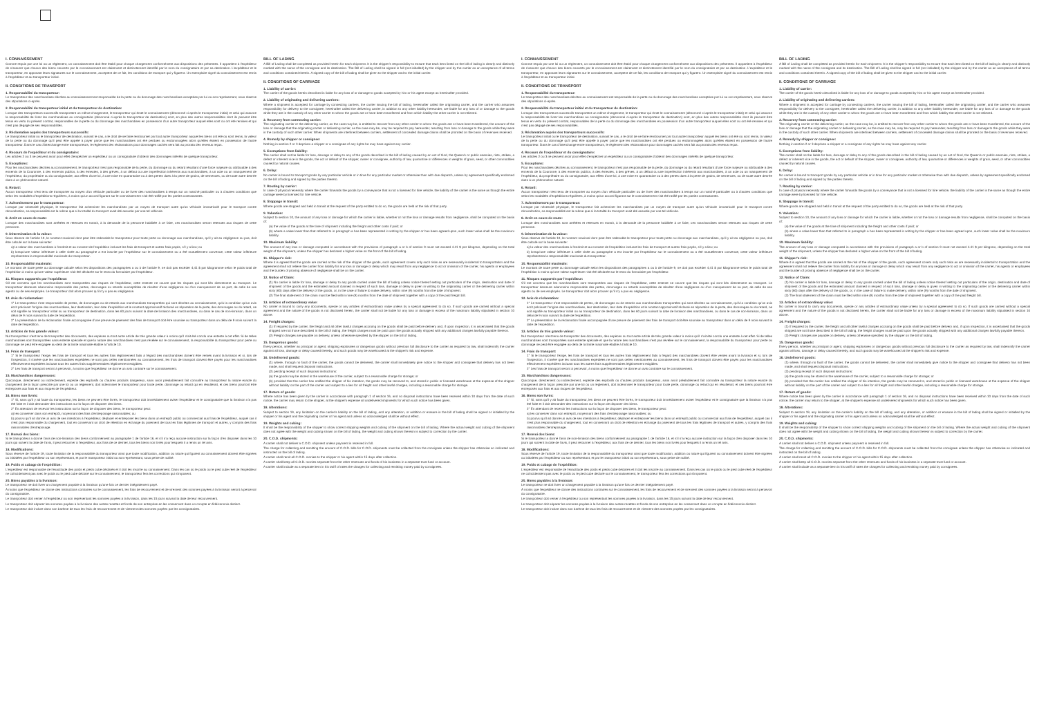I. CONNAISSEMENT
Comme requis par une loi ou un règlement, un connaissement doit être établi pour chaque chargement conformément aux dispositions des présentes. Il appartient à l'expéditeur de s'assurer que chacun des biens couverts par le connaissement est clairement et distinctement identifié par le nom du consignataire et par sa destination. L'expéditeur et le transporteur, en apposant leurs signatures sur le connaissement, acceptent de ce fait, les conditions de transport qui y figurent. Un exemplaire signé du connaissement est remis à l'expéditeur et au transporteur initial.
II. CONDITIONS DE TRANSPORT
1. Responsabilité du transporteur:
Le transporteur des marchandises décrites au connaissement est responsable de la perte ou du dommage des marchandises acceptées par lui ou son représentant, sous réserve des stipulations ci-après.
2. Responsabilité du transporteur initial et du transporteur de destination:
Lorsque des transporteurs successifs transportent un même chargement, le transporteur qui émet le connaissement (dénommé ci-après le transporteur initial) et celui qui assume la responsabilité de livrer les marchandises au consignataire (dénommé ci-après le transporteur de destination) sont, en plus des autres responsabilités dont ils peuvent être tenus en vertu du présent contrat, responsables de la perte ou du dommage des marchandises en possession d'un autre transporteur auquel elles sont ou ont été remises et qui n'est pas dégagé de ses responsabilités.
3. Réclamation auprès des transporteurs successifs:
Le transporteur initial ou le transporteur de destination, suivant le cas, a le droit de se faire rembourser par tout autre transporteur auquel les biens ont été ou sont remis, la valeur de la perte ou du dommage qu'il peut être appelé à payer parce que les marchandises ont été perdues ou endommagées alors qu'elles étaient en possession de l'autre transporteur. Dans le cas d'interchange entre transporteurs, le règlement des réclamations pour dommages cachés sera fait au prorata des revenus reçus.
4. Recours de l'expéditeur et du consignataire:
Les articles 2 ou 3 ne peuvent avoir pour effet d'empêcher un expéditeur ou un consignataire d'obtenir des dommages intérêts de quelque transporteur.
5. Exceptions:
Pour les marchandises décrites au connaissement, le transporteur n'est pas responsable de la perte, du dommage ou du retard résultant d'une force majeure ou attribuable à des ennemis de la Couronne, à des ennemis publics, à des émeutes, à des grèves, à un défaut ou une imperfection inhérents aux marchandises, à un acte ou un manquement de l'expéditeur, du propriétaire ou du consignataire, aux effets d'une loi, à une mise en quarantaine ou à des pertes dues à la perte de grains, de semences, ou de toute autre denrée dues à un phénomène naturel.
6. Retard:
Aucun transporteur n'est tenu de transporter au moyen d'un véhicule particulier ou de livrer des marchandises à temps sur un marché particulier ou à d'autres conditions que selon les modalités d'expéditions régulières, à moins qu'un accord figurant sur le connaissement n'ait été ratifié par les parties contractantes.
7. Acheminement par le transporteur:
Lorsque par nécessité physique, le transporteur fait acheminer les marchandises par un moyen de transport autre qu'un véhicule immatriculé pour le transport contre rémunération, sa responsabilité est la même que si la totalité du transport avait été assurée par une tel véhicule.
8. Arrêt en cours de route:
Lorsque des marchandises sont arrêtées et retenues en transit, à la demande de la personne habilitée à ce faire, ces marchandises seront retenues aux risques de cette personne.
9. Détermination de la valeur:
Sous réserve de l'article 10, le montant maximal dont peut être redevable le transporteur pour toute perte ou dommage aux marchandises, qu'il y ait eu négligence ou pas, doit être calculé sur la base suivante:
a) la valeur des marchandises à l'endroit et au moment de l'expédition incluant les frais de transport et autres frais payés, s'il y a lieu; ou
b) lorsqu'une valeur inférieure à celle visée au paragraphe a est inscrite par l'expéditeur sur le connaissement ou a été mutuellement convenue, cette valeur inférieure représentera la responsabilité maximale du transporteur.
10. Responsabilité maximale:
Le montant de toute perte ou dommage calculé selon les dispositions des paragraphes a ou b de l'article 9, ne doit pas excéder 4,41 $ par kilogramme selon le poids total de l'expédition à moins qu'une valeur supérieure n'ait été déclarée sur le recto du formulaire par l'expéditeur.
11. Risques supportés par l'expéditeur:
S'il est convenu que les marchandises sont transportées aux risques de l'expéditeur, cette entente ne couvre que les risques qui sont liés directement au transport. Le transporteur demeure néanmoins responsable des pertes, dommages ou retards susceptibles de résulter d'une négligence ou d'un manquement de sa part, de celle de ses agents ou de ses employés. Le transporteur doit alors prouver qu'il n'y a pas eu négligence.
12. Avis de réclamation:
1° Le transporteur n'est responsable de pertes, de dommages ou de retards aux marchandises transportées qui sont décrites au connaissement, qu'à la condition qu'un avis écrit précisant l'origine des marchandises, leur destination, leur date d'expédition et le montant approximatif réclamé en réparation de la perte, des dommages ou du retard, ne soit signifié au transporteur initial ou au transporteur de destination, dans les 60 jours suivant la date de livraison des marchandises, ou dans le cas de non-livraison, dans un délai de 9 mois suivant la date de l'expédition.
2° La présentation de la réclamation finale accompagnée d'une preuve de paiement des frais de transport doit être soumise au transporteur dans un délai de 9 mois suivant la date de l'expédition.
13. Articles de très grande valeur:
Nul transporteur n'est tenu de transporter des documents, des espèces ou tout autre article de très grande valeur à moins qu'il n'ait été conclu une entente à cet effet. Si de telles marchandises sont transportées sans entente spéciale et que la nature des marchandises n'est pas révélée sur le connaissement, la responsabilité du transporteur pour perte ou dommage ne peut être engagée au-delà de la limite maximale établie à l'article 10.
14. Frais de transport:
1° Si le transporteur l'exige, les frais de transport et tous les autres frais légitimement faits à l'égard des marchandises doivent être versés avant la livraison et si, lors de l'inspection, il s'avère que les marchandises expédiées ne sont pas celles mentionnées au connaissement, les frais de transport doivent être payés pour les marchandises effectivement expédiées incluant tous les autres frais supplémentaires légitimement exigibles.
2° Les frais de transport seront à percevoir, à moins que l'expéditeur ne donne un avis contraire sur le connaissement.
15. Marchandises dangereuses:
Quiconque, directement ou indirectement, expédie des explosifs ou d'autres produits dangereux, sans avoir préalablement fait connaître au transporteur la nature exacte du chargement de la façon prescrite par une loi ou un règlement, doit indemniser le transporteur pour toute perte, dommage ou retard qui en résulterait, et ces biens pourront être entreposés aux frais et aux risques de l'expéditeur.
16. Biens non livrés:
1° Si, sans qu'il y ait faute du transporteur, les biens ne peuvent être livrés, le transporteur doit immédiatement aviser l'expéditeur et le consignataire que la livraison n'a pas été faite et il doit demander des instructions sur la façon de disposer des biens.
2° En attendant de recevoir les instructions sur la façon de disposer des biens, le transporteur peut:
a) les conserver dans son entrepôt, moyennant des frais d'entreposage raisonnables; ou
b) pourvu qu'il ait donné un avis de ses intentions à l'expéditeur, déplacer et entreposer les biens dans un entrepôt public ou commercial aux frais de l'expéditeur, auquel cas il n'est plus responsable du chargement, tout en conservant un droit de rétention en échange du paiement de tous les frais légitimes de transport et autres, y compris des frais raisonnables d'entreposage.
17. Renvoi des biens:
Si le transporteur a donné l'avis de non-livraison des biens conformément au paragraphe 1 de l'article 16, et s'il n'a reçu aucune instruction sur la façon d'en disposer dans les 10 jours qui suivent la date de l'avis, il peut retourner à l'expéditeur, aux frais de ce dernier, tous les biens non livrés pour lesquels il a remis un tel avis.
18. Modifications:
Sous réserve de l'article 19, toute limitation de la responsabilité du transporteur ainsi que toute modification, addition ou rature qui figurent au connaissement doivent être signées ou initialées par l'expéditeur ou son représentant, et par le transporteur initial ou son représentant, sous peine de nullité.
19. Poids et cubage de l'expédition:
L'expéditeur est responsable de l'exactitude des poids et pieds cube déclarés et il doit les inscrire au connaissement. Dans les cas où le poids ou le pied cube réel de l'expéditeur ne coïncideraient pas avec le poids ou le pied cube déclaré sur le connaissement, le transporteur fera les corrections qui s'imposent.
20. Biens payables à la livraison:
Le transporteur ne doit livrer un chargement payable à la livraison qu'une fois ce dernier intégralement payé.
À moins que l'expéditeur ne donne des instructions contraires sur le connaissement, les frais de recouvrement et de virement des sommes payées à la livraison seront à percevoir du consignataire.
Le transporteur doit verser à l'expéditeur ou son représentant les sommes payées à la livraison, dans les 15 jours suivant la date de leur recouvrement.
Le transporteur doit séparer les sommes payées à la livraison des autres recettes et fonds de son entreprise en les conservant dans un compte en fidéicommis distinct.
Le transporteur doit inclure dans son barème de taux les frais de recouvrement et de virement des sommes payées par les consignataires.
BILL OF LADING
A Bill of Lading shall be completed as provided herein for each shipment. It is the shipper's responsibility to ensure that each item listed on the bill of lading is clearly and distinctly marked with the name of the consignee and its destination. The Bill of Lading shall be signed in full (not initialled) by the shipper and by the carrier as an acceptance of all terms and conditions contained therein. A signed copy of the bill of lading shall be given to the shipper and to the initial carrier.
II. CONDITIONS OF CARRIAGE
1. Liability of carrier:
The carrier of the goods herein described is liable for any loss of or damage to goods accepted by him or his agent except as hereinafter provided.
2. Liability of originating and delivering carriers:
Where a shipment is accepted for carriage by connecting carriers, the carrier issuing the bill of lading, hereinafter called the originating carrier, and the carrier who assumes responsibility for delivery to the consignee, hereinafter called the delivering carrier, in addition to any other liability hereunder, are liable for any loss of or damage to the goods while they are in the custody of any other carrier to whom the goods are or have been transferred and from which liability the other carrier is not relieved.
3. Recovery from connecting carrier:
The originating carrier or the delivering carrier, as the case may be, is entitled to recover from any other carrier to whom the goods are or have been transferred, the amount of the loss or damage that the originating carrier or delivering carrier, as the case may be, may be required to pay hereunder, resulting from loss or damage to the goods while they were in the custody of such other carrier. When shipments are interlined between carriers, settlement of concealed damage claims shall be prorated on the basis of revenues received.
4. Remedy by shipper or consignee:
Nothing in section 2 or 3 deprives a shipper or a consignee of any rights he may have against any carrier.
5. Exemptions from liability:
The carrier shall not be liable for loss, damage or delay to any of the goods described in the bill of lading caused by an act of God, the Queen's or public enemies, riots, strikes, a defect or inherent vice in the goods, the act or default of the shipper, owner or consignee, authority of law, quarantine or differences in weights of grain, seed, or other commodities caused by natural causes.
6. Delay:
No carrier is bound to transport goods by any particular vehicle or in time for any particular market or otherwise than with due dispatch, unless by agreement specifically endorsed on the bill of lading and signed by the parties thereto.
7. Routing by carrier:
In case of physical necessity where the carrier forwards the goods by a conveyance that is not a licensed for hire vehicle, the liability of the carrier is the same as though the entire carriage were by licensed for hire vehicle.
8. Stoppage in transit:
Where goods are stopped and held in transit at the request of the party entitled to do so, the goods are held at the risk of that party.
9. Valuation:
Subject to section 10, the amount of any loss or damage for which the carrier is liable, whether or not the loss or damage results from negligence, shall be computed on the basis of:
(a) the value of the goods at the time of shipment including the freight and other costs if paid; or
(b) where a value lower than that referred to in paragraph a has been represented in writing by the shipper or has been agreed upon, such lower value shall be the maximum liability.
10. Maximum liability:
The amount of any loss or damage computed in accordance with the provisions of paragraph a or b of section 9 must not exceed 4.41 $ per kilogram, depending on the total weight of the shipment, unless the shipper has declared a higher value on the front of the bill of lading.
11. Shipper's risk:
Where it is agreed that the goods are carried at the risk of the shipper of the goods, such agreement covers only such risks as are necessarily incidental to transportation and the agreement shall not relieve the carrier from liability for any loss or damage or delay which may result from any negligence to act or omission of the carrier, his agents or employees and the burden of proving absence of negligence shall be on the carrier.
12. Notice of Claim:
(1) No carrier is liable for loss, damage or delay to any goods carried under the bill of lading unless notice thereof setting out particulars of the origin, destination and date of shipment of the goods and the estimated amount claimed in respect of such loss, damage or delay is given in writing to the originating carrier or the delivering carrier within sixty (60) days after the delivery of the goods, or, in the case of failure to make delivery, within nine (9) months from the date of shipment.
(2) The final statement of the claim must be filed within nine (9) months from the date of shipment together with a copy of the paid freight bill.
13. Articles of extraordinary value:
No carrier is bound to carry any documents, specie or any articles of extraordinary value unless by a special agreement to do so. If such goods are carried without a special agreement and the nature of the goods is not disclosed herein, the carrier shall not be liable for any loss or damage in excess of the maximum liability stipulated in section 10 above.
14. Freight charges:
(1) If required by the carrier, the freight and all other lawful charges accruing on the goods shall be paid before delivery and, if upon inspection, it is ascertained that the goods shipped are not those described in the bill of lading, the freight charges must be paid upon the goods actually shipped with any additional charges lawfully payable thereon.
(2) Freight charges are payable on delivery, unless otherwise specified by the shipper on the bill of lading.
15. Dangerous goods:
Every person, whether as principal or agent, shipping explosives or dangerous goods without previous full disclosure to the carrier as required by law, shall indemnify the carrier against all loss, damage or delay caused thereby, and such goods may be warehoused at the shipper's risk and expense.
16. Undelivered goods:
(1) where, through no fault of the carrier, the goods cannot be delivered, the carrier shall immediately give notice to the shipper and consignee that delivery has not been made, and shall request disposal instructions.
(2) pending receipt of such disposal instructions:
(a) the goods may be stored in the warehouse of the carrier, subject to a reasonable charge for storage; or
(b) provided that the carrier has notified the shipper of his intention, the goods may be removed to, and stored in public or licensed warehouse at the expense of the shipper without liability on the part of the carrier and subject to a lien for all freight and other lawful charges, including a reasonable charge for storage.
17. Return of goods:
Where notice has been given by the carrier in accordance with paragraph 1 of section 16, and no disposal instructions have been received within 10 days from the date of such notice, the carrier may return to the shipper, at the shipper's expense all undelivered shipments for which such notice has been given.
18. Alterations:
Subject to section 19, any limitation on the carrier's liability on the bill of lading, and any alteration, or addition or erasure in the bill of lading shall be signed or initialled by the shipper or his agent and the originating carrier or his agent and unless so acknowledged shall be without effect.
19. Weights and cubing:
It shall be the responsibility of the shipper to show correct shipping weights and cubing of the shipment on the bill of lading. Where the actual weight and cubing of the shipment does not agree with the weight and cubing shown on the bill of lading, the weight and cubing shown thereon is subject to correction by the carrier.
20. C.O.D. shipments:
A carrier shall not deliver a C.O.D. shipment unless payment is received in full.
The charge for collecting and remitting the amount of C.O.D. bills for C.O.D. shipments must be collected from the consignee unless the shipper has otherwise so indicated and instructed on the bill of lading.
A carrier shall remit all C.O.D. monies to the shipper or his agent within 15 days after collection.
A carrier shall keep all C.O.D. monies separate from the other revenues and funds of his business in a separate trust fund or account.
A carrier shall include as a separate item in his tariff of rates the charges for collecting and remitting money paid by consignees.
I. CONNAISSEMENT
Comme requis par une loi ou un règlement, un connaissement doit être établi pour chaque chargement conformément aux dispositions des présentes. Il appartient à l'expéditeur de s'assurer que chacun des biens couverts par le connaissement est clairement et distinctement identifié par le nom du consignataire et par sa destination. L'expéditeur et le transporteur, en apposant leurs signatures sur le connaissement, acceptent de ce fait, les conditions de transport qui y figurent. Un exemplaire signé du connaissement est remis à l'expéditeur et au transporteur initial.
II. CONDITIONS DE TRANSPORT
1. Responsabilité du transporteur:
Le transporteur des marchandises décrites au connaissement est responsable de la perte ou du dommage des marchandises acceptées par lui ou son représentant, sous réserve des stipulations ci-après.
2. Responsabilité du transporteur initial et du transporteur de destination:
Lorsque des transporteurs successifs transportent un même chargement, le transporteur qui émet le connaissement (dénommé ci-après le transporteur initial) et celui qui assume la responsabilité de livrer les marchandises au consignataire (dénommé ci-après le transporteur de destination) sont, en plus des autres responsabilités dont ils peuvent être tenus en vertu du présent contrat, responsables de la perte ou du dommage des marchandises en possession d'un autre transporteur auquel elles sont ou ont été remises et qui n'est pas dégagé de ses responsabilités.
3. Réclamation auprès des transporteurs successifs:
Le transporteur initial ou le transporteur de destination, suivant le cas, a le droit de se faire rembourser par tout autre transporteur auquel les biens ont été ou sont remis, la valeur de la perte ou du dommage qu'il peut être appelé à payer parce que les marchandises ont été perdues ou endommagées alors qu'elles étaient en possession de l'autre transporteur. Dans le cas d'interchange entre transporteurs, le règlement des réclamations pour dommages cachés sera fait au prorata des revenus reçus.
4. Recours de l'expéditeur et du consignataire:
Les articles 2 ou 3 ne peuvent avoir pour effet d'empêcher un expéditeur ou un consignataire d'obtenir des dommages intérêts de quelque transporteur.
5. Exceptions:
Pour les marchandises décrites au connaissement, le transporteur n'est pas responsable de la perte, du dommage ou du retard résultant d'une force majeure ou attribuable à des ennemis de la Couronne, à des ennemis publics, à des émeutes, à des grèves, à un défaut ou une imperfection inhérents aux marchandises, à un acte ou un manquement de l'expéditeur, du propriétaire ou du consignataire, aux effets d'une loi, à une mise en quarantaine ou à des pertes dues à la perte de grains, de semences, ou de toute autre denrée dues à un phénomène naturel.
6. Retard:
Aucun transporteur n'est tenu de transporter au moyen d'un véhicule particulier ou de livrer des marchandises à temps sur un marché particulier ou à d'autres conditions que selon les modalités d'expéditions régulières, à moins qu'un accord figurant sur le connaissement n'ait été ratifié par les parties contractantes.
7. Acheminement par le transporteur:
Lorsque par nécessité physique, le transporteur fait acheminer les marchandises par un moyen de transport autre qu'un véhicule immatriculé pour le transport contre rémunération, sa responsabilité est la même que si la totalité du transport avait été assurée par une tel véhicule.
8. Arrêt en cours de route:
Lorsque des marchandises sont arrêtées et retenues en transit, à la demande de la personne habilitée à ce faire, ces marchandises seront retenues aux risques de cette personne.
9. Détermination de la valeur:
Sous réserve de l'article 10, le montant maximal dont peut être redevable le transporteur pour toute perte ou dommage aux marchandises, qu'il y ait eu négligence ou pas, doit être calculé sur la base suivante:
a) la valeur des marchandises à l'endroit et au moment de l'expédition incluant les frais de transport et autres frais payés, s'il y a lieu; ou
b) lorsqu'une valeur inférieure à celle visée au paragraphe a est inscrite par l'expéditeur sur le connaissement ou a été mutuellement convenue, cette valeur inférieure représentera la responsabilité maximale du transporteur.
10. Responsabilité maximale:
Le montant de toute perte ou dommage calculé selon les dispositions des paragraphes a ou b de l'article 9, ne doit pas excéder 4,41 $ par kilogramme selon le poids total de l'expédition à moins qu'une valeur supérieure n'ait été déclarée sur le recto du formulaire par l'expéditeur.
11. Risques supportés par l'expéditeur:
S'il est convenu que les marchandises sont transportées aux risques de l'expéditeur, cette entente ne couvre que les risques qui sont liés directement au transport. Le transporteur demeure néanmoins responsable des pertes, dommages ou retards susceptibles de résulter d'une négligence ou d'un manquement de sa part, de celle de ses agents ou de ses employés. Le transporteur doit alors prouver qu'il n'y a pas eu négligence.
12. Avis de réclamation:
1° Le transporteur n'est responsable de pertes, de dommages ou de retards aux marchandises transportées qui sont décrites au connaissement, qu'à la condition qu'un avis écrit précisant l'origine des marchandises, leur destination, leur date d'expédition et le montant approximatif réclamé en réparation de la perte, des dommages ou du retard, ne soit signifié au transporteur initial ou au transporteur de destination, dans les 60 jours suivant la date de livraison des marchandises, ou dans le cas de non-livraison, dans un délai de 9 mois suivant la date de l'expédition.
2° La présentation de la réclamation finale accompagnée d'une preuve de paiement des frais de transport doit être soumise au transporteur dans un délai de 9 mois suivant la date de l'expédition.
13. Articles de très grande valeur:
Nul transporteur n'est tenu de transporter des documents, des espèces ou tout autre article de très grande valeur à moins qu'il n'ait été conclu une entente à cet effet. Si de telles marchandises sont transportées sans entente spéciale et que la nature des marchandises n'est pas révélée sur le connaissement, la responsabilité du transporteur pour perte ou dommage ne peut être engagée au-delà de la limite maximale établie à l'article 10.
14. Frais de transport:
1° Si le transporteur l'exige, les frais de transport et tous les autres frais légitimement faits à l'égard des marchandises doivent être versés avant la livraison et si, lors de l'inspection, il s'avère que les marchandises expédiées ne sont pas celles mentionnées au connaissement, les frais de transport doivent être payés pour les marchandises effectivement expédiées incluant tous les autres frais supplémentaires légitimement exigibles.
2° Les frais de transport seront à percevoir, à moins que l'expéditeur ne donne un avis contraire sur le connaissement.
15. Marchandises dangereuses:
Quiconque, directement ou indirectement, expédie des explosifs ou d'autres produits dangereux, sans avoir préalablement fait connaître au transporteur la nature exacte du chargement de la façon prescrite par une loi ou un règlement, doit indemniser le transporteur pour toute perte, dommage ou retard qui en résulterait, et ces biens pourront être entreposés aux frais et aux risques de l'expéditeur.
16. Biens non livrés:
1° Si, sans qu'il y ait faute du transporteur, les biens ne peuvent être livrés, le transporteur doit immédiatement aviser l'expéditeur et le consignataire que la livraison n'a pas été faite et il doit demander des instructions sur la façon de disposer des biens.
2° En attendant de recevoir les instructions sur la façon de disposer des biens, le transporteur peut:
a) les conserver dans son entrepôt, moyennant des frais d'entreposage raisonnables; ou
b) pourvu qu'il ait donné un avis de ses intentions à l'expéditeur, déplacer et entreposer les biens dans un entrepôt public ou commercial aux frais de l'expéditeur, auquel cas il n'est plus responsable du chargement, tout en conservant un droit de rétention en échange du paiement de tous les frais légitimes de transport et autres, y compris des frais raisonnables d'entreposage.
17. Renvoi des biens:
Si le transporteur a donné l'avis de non-livraison des biens conformément au paragraphe 1 de l'article 16, et s'il n'a reçu aucune instruction sur la façon d'en disposer dans les 10 jours qui suivent la date de l'avis, il peut retourner à l'expéditeur, aux frais de ce dernier, tous les biens non livrés pour lesquels il a remis un tel avis.
18. Modifications:
Sous réserve de l'article 19, toute limitation de la responsabilité du transporteur ainsi que toute modification, addition ou rature qui figurent au connaissement doivent être signées ou initialées par l'expéditeur ou son représentant, et par le transporteur initial ou son représentant, sous peine de nullité.
19. Poids et cubage de l'expédition:
L'expéditeur est responsable de l'exactitude des poids et pieds cube déclarés et il doit les inscrire au connaissement. Dans les cas où le poids ou le pied cube réel de l'expéditeur ne coïncideraient pas avec le poids ou le pied cube déclaré sur le connaissement, le transporteur fera les corrections qui s'imposent.
20. Biens payables à la livraison:
Le transporteur ne doit livrer un chargement payable à la livraison qu'une fois ce dernier intégralement payé.
À moins que l'expéditeur ne donne des instructions contraires sur le connaissement, les frais de recouvrement et de virement des sommes payées à la livraison seront à percevoir du consignataire.
Le transporteur doit verser à l'expéditeur ou son représentant les sommes payées à la livraison, dans les 15 jours suivant la date de leur recouvrement.
Le transporteur doit séparer les sommes payées à la livraison des autres recettes et fonds de son entreprise en les conservant dans un compte en fidéicommis distinct.
Le transporteur doit inclure dans son barème de taux les frais de recouvrement et de virement des sommes payées par les consignataires.
BILL OF LADING
A Bill of Lading shall be completed as provided herein for each shipment. It is the shipper's responsibility to ensure that each item listed on the bill of lading is clearly and distinctly marked with the name of the consignee and its destination. The Bill of Lading shall be signed in full (not initialled) by the shipper and by the carrier as an acceptance of all terms and conditions contained therein. A signed copy of the bill of lading shall be given to the shipper and to the initial carrier.
II. CONDITIONS OF CARRIAGE
1. Liability of carrier:
The carrier of the goods herein described is liable for any loss of or damage to goods accepted by him or his agent except as hereinafter provided.
2. Liability of originating and delivering carriers:
Where a shipment is accepted for carriage by connecting carriers, the carrier issuing the bill of lading, hereinafter called the originating carrier, and the carrier who assumes responsibility for delivery to the consignee, hereinafter called the delivering carrier, in addition to any other liability hereunder, are liable for any loss of or damage to the goods while they are in the custody of any other carrier to whom the goods are or have been transferred and from which liability the other carrier is not relieved.
3. Recovery from connecting carrier:
The originating carrier or the delivering carrier, as the case may be, is entitled to recover from any other carrier to whom the goods are or have been transferred, the amount of the loss or damage that the originating carrier or delivering carrier, as the case may be, may be required to pay hereunder, resulting from loss or damage to the goods while they were in the custody of such other carrier. When shipments are interlined between carriers, settlement of concealed damage claims shall be prorated on the basis of revenues received.
4. Remedy by shipper or consignee:
Nothing in section 2 or 3 deprives a shipper or a consignee of any rights he may have against any carrier.
5. Exemptions from liability:
The carrier shall not be liable for loss, damage or delay to any of the goods described in the bill of lading caused by an act of God, the Queen's or public enemies, riots, strikes, a defect or inherent vice in the goods, the act or default of the shipper, owner or consignee, authority of law, quarantine or differences in weights of grain, seed, or other commodities caused by natural causes.
6. Delay:
No carrier is bound to transport goods by any particular vehicle or in time for any particular market or otherwise than with due dispatch, unless by agreement specifically endorsed on the bill of lading and signed by the parties thereto.
7. Routing by carrier:
In case of physical necessity where the carrier forwards the goods by a conveyance that is not a licensed for hire vehicle, the liability of the carrier is the same as though the entire carriage were by licensed for hire vehicle.
8. Stoppage in transit:
Where goods are stopped and held in transit at the request of the party entitled to do so, the goods are held at the risk of that party.
9. Valuation:
Subject to section 10, the amount of any loss or damage for which the carrier is liable, whether or not the loss or damage results from negligence, shall be computed on the basis of:
(a) the value of the goods at the time of shipment including the freight and other costs if paid; or
(b) where a value lower than that referred to in paragraph a has been represented in writing by the shipper or has been agreed upon, such lower value shall be the maximum liability.
10. Maximum liability:
The amount of any loss or damage computed in accordance with the provisions of paragraph a or b of section 9 must not exceed 4.41 $ per kilogram, depending on the total weight of the shipment, unless the shipper has declared a higher value on the front of the bill of lading.
11. Shipper's risk:
Where it is agreed that the goods are carried at the risk of the shipper of the goods, such agreement covers only such risks as are necessarily incidental to transportation and the agreement shall not relieve the carrier from liability for any loss or damage or delay which may result from any negligence to act or omission of the carrier, his agents or employees and the burden of proving absence of negligence shall be on the carrier.
12. Notice of Claim:
(1) No carrier is liable for loss, damage or delay to any goods carried under the bill of lading unless notice thereof setting out particulars of the origin, destination and date of shipment of the goods and the estimated amount claimed in respect of such loss, damage or delay is given in writing to the originating carrier or the delivering carrier within sixty (60) days after the delivery of the goods, or, in the case of failure to make delivery, within nine (9) months from the date of shipment.
(2) The final statement of the claim must be filed within nine (9) months from the date of shipment together with a copy of the paid freight bill.
13. Articles of extraordinary value:
No carrier is bound to carry any documents, specie or any articles of extraordinary value unless by a special agreement to do so. If such goods are carried without a special agreement and the nature of the goods is not disclosed herein, the carrier shall not be liable for any loss or damage in excess of the maximum liability stipulated in section 10 above.
14. Freight charges:
(1) If required by the carrier, the freight and all other lawful charges accruing on the goods shall be paid before delivery and, if upon inspection, it is ascertained that the goods shipped are not those described in the bill of lading, the freight charges must be paid upon the goods actually shipped with any additional charges lawfully payable thereon.
(2) Freight charges are payable on delivery, unless otherwise specified by the shipper on the bill of lading.
15. Dangerous goods:
Every person, whether as principal or agent, shipping explosives or dangerous goods without previous full disclosure to the carrier as required by law, shall indemnify the carrier against all loss, damage or delay caused thereby, and such goods may be warehoused at the shipper's risk and expense.
16. Undelivered goods:
(1) where, through no fault of the carrier, the goods cannot be delivered, the carrier shall immediately give notice to the shipper and consignee that delivery has not been made, and shall request disposal instructions.
(2) pending receipt of such disposal instructions:
(a) the goods may be stored in the warehouse of the carrier, subject to a reasonable charge for storage; or
(b) provided that the carrier has notified the shipper of his intention, the goods may be removed to, and stored in public or licensed warehouse at the expense of the shipper without liability on the part of the carrier and subject to a lien for all freight and other lawful charges, including a reasonable charge for storage.
17. Return of goods:
Where notice has been given by the carrier in accordance with paragraph 1 of section 16, and no disposal instructions have been received within 10 days from the date of such notice, the carrier may return to the shipper, at the shipper's expense all undelivered shipments for which such notice has been given.
18. Alterations:
Subject to section 19, any limitation on the carrier's liability on the bill of lading, and any alteration, or addition or erasure in the bill of lading shall be signed or initialled by the shipper or his agent and the originating carrier or his agent and unless so acknowledged shall be without effect.
19. Weights and cubing:
It shall be the responsibility of the shipper to show correct shipping weights and cubing of the shipment on the bill of lading. Where the actual weight and cubing of the shipment does not agree with the weight and cubing shown on the bill of lading, the weight and cubing shown thereon is subject to correction by the carrier.
20. C.O.D. shipments:
A carrier shall not deliver a C.O.D. shipment unless payment is received in full.
The charge for collecting and remitting the amount of C.O.D. bills for C.O.D. shipments must be collected from the consignee unless the shipper has otherwise so indicated and instructed on the bill of lading.
A carrier shall remit all C.O.D. monies to the shipper or his agent within 15 days after collection.
A carrier shall keep all C.O.D. monies separate from the other revenues and funds of his business in a separate trust fund or account.
A carrier shall include as a separate item in his tariff of rates the charges for collecting and remitting money paid by consignees.